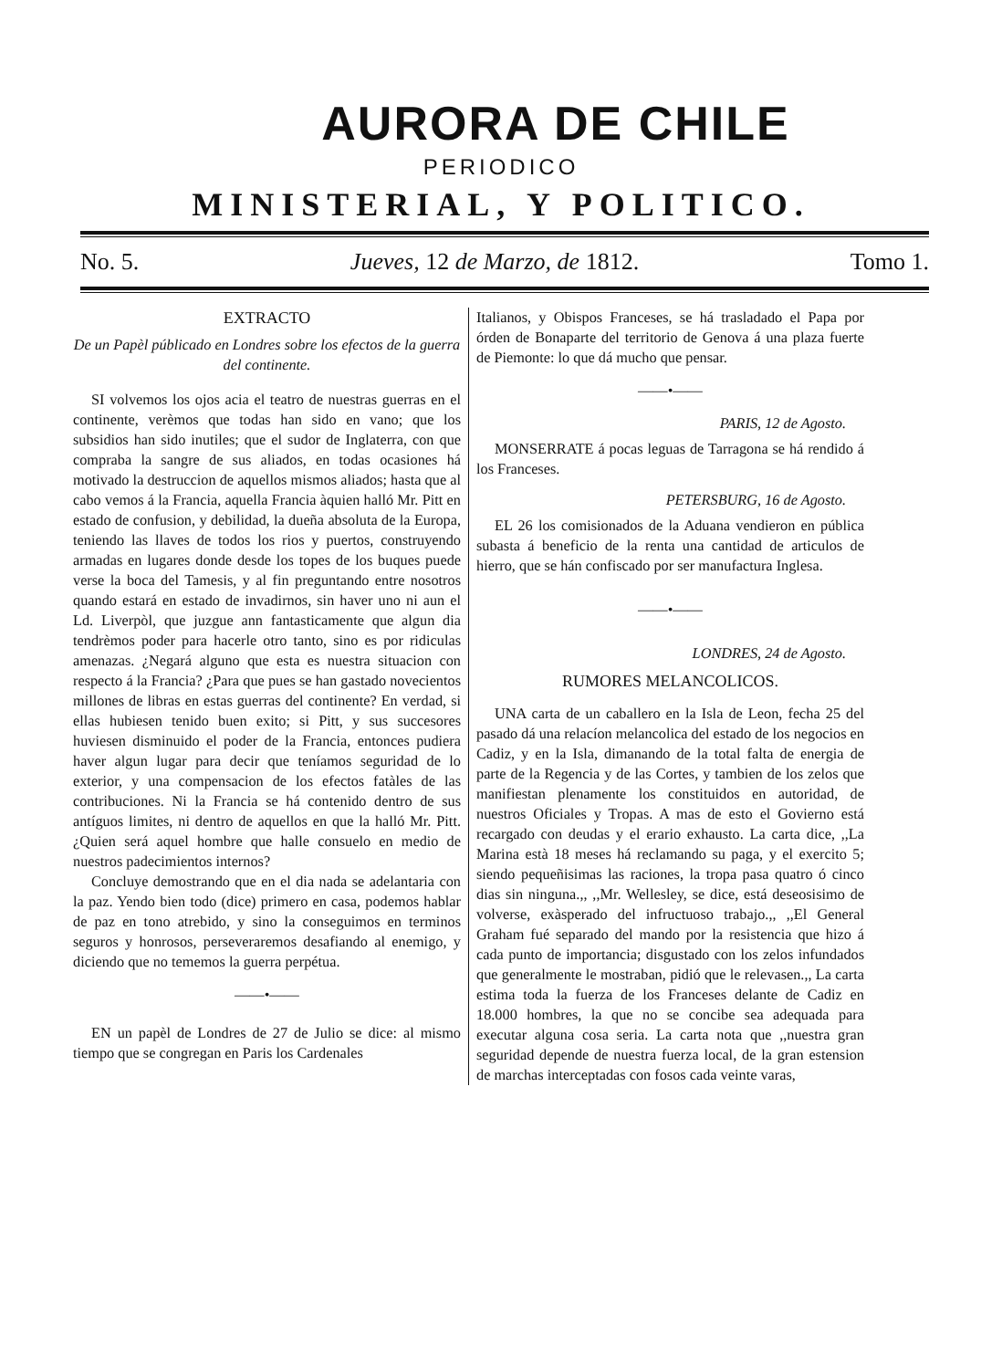AURORA DE CHILE
PERIODICO
MINISTERIAL, Y POLITICO.
No. 5. Jueves, 12 de Marzo, de 1812. Tomo 1.
EXTRACTO
De un Papèl públicado en Londres sobre los efectos de la guerra del continente.
SI volvemos los ojos acia el teatro de nuestras guerras en el continente, verèmos que todas han sido en vano; que los subsidios han sido inutiles; que el sudor de Inglaterra, con que compraba la sangre de sus aliados, en todas ocasiones há motivado la destruccion de aquellos mismos aliados; hasta que al cabo vemos á la Francia, aquella Francia àquien halló Mr. Pitt en estado de confusion, y debilidad, la dueña absoluta de la Europa, teniendo las llaves de todos los rios y puertos, construyendo armadas en lugares donde desde los topes de los buques puede verse la boca del Tamesis, y al fin preguntando entre nosotros quando estará en estado de invadirnos, sin haver uno ni aun el Ld. Liverpòl, que juzgue ann fantasticamente que algun dia tendrèmos poder para hacerle otro tanto, sino es por ridiculas amenazas. ¿Negará alguno que esta es nuestra situacion con respecto á la Francia? ¿Para que pues se han gastado novecientos millones de libras en estas guerras del continente? En verdad, si ellas hubiesen tenido buen exito; si Pitt, y sus succesores huviesen disminuido el poder de la Francia, entonces pudiera haver algun lugar para decir que teníamos seguridad de lo exterior, y una compensacion de los efectos fatàles de las contribuciones. Ni la Francia se há contenido dentro de sus antíguos limites, ni dentro de aquellos en que la halló Mr. Pitt. ¿Quien será aquel hombre que halle consuelo en medio de nuestros padecimientos internos?
Concluye demostrando que en el dia nada se adelantaria con la paz. Yendo bien todo (dice) primero en casa, podemos hablar de paz en tono atrebido, y sino la conseguimos en terminos seguros y honrosos, perseveraremos desafiando al enemigo, y diciendo que no tememos la guerra perpétua.
——•——
EN un papèl de Londres de 27 de Julio se dice: al mismo tiempo que se congregan en Paris los Cardenales
Italianos, y Obispos Franceses, se há trasladado el Papa por órden de Bonaparte del territorio de Genova á una plaza fuerte de Piemonte: lo que dá mucho que pensar.
——•——
PARIS, 12 de Agosto.
MONSERRATE á pocas leguas de Tarragona se há rendido á los Franceses.
PETERSBURG, 16 de Agosto.
EL 26 los comisionados de la Aduana vendieron en pública subasta á beneficio de la renta una cantidad de articulos de hierro, que se hán confiscado por ser manufactura Inglesa.
——•——
LONDRES, 24 de Agosto.
RUMORES MELANCOLICOS.
UNA carta de un caballero en la Isla de Leon, fecha 25 del pasado dá una relacíon melancolica del estado de los negocios en Cadiz, y en la Isla, dimanando de la total falta de energia de parte de la Regencia y de las Cortes, y tambien de los zelos que manifiestan plenamente los constituidos en autoridad, de nuestros Oficiales y Tropas. A mas de esto el Govierno está recargado con deudas y el erario exhausto. La carta dice, ,,La Marina està 18 meses há reclamando su paga, y el exercito 5; siendo pequeñisimas las raciones, la tropa pasa quatro ó cinco dias sin ninguna.,, ,,Mr. Wellesley, se dice, está deseosisimo de volverse, exàsperado del infructuoso trabajo.,, ,,El General Graham fué separado del mando por la resistencia que hizo á cada punto de importancia; disgustado con los zelos infundados que generalmente le mostraban, pidió que le relevasen.,, La carta estima toda la fuerza de los Franceses delante de Cadiz en 18.000 hombres, la que no se concibe sea adequada para executar alguna cosa seria. La carta nota que ,,nuestra gran seguridad depende de nuestra fuerza local, de la gran estension de marchas interceptadas con fosos cada veinte varas,